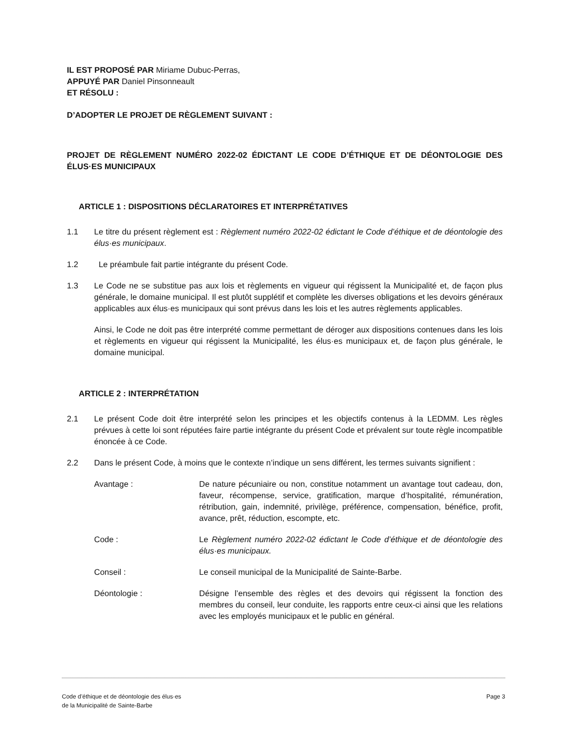IL EST PROPOSÉ PAR Miriame Dubuc-Perras,
APPUYÉ PAR Daniel Pinsonneault
ET RÉSOLU :
D’ADOPTER LE PROJET DE RÈGLEMENT SUIVANT :
PROJET DE RÈGLEMENT NUMÉRO 2022-02 ÉDICTANT LE CODE D’ÉTHIQUE ET DE DÉONTOLOGIE DES ÉLUS·ES MUNICIPAUX
ARTICLE 1 : DISPOSITIONS DÉCLARATOIRES ET INTERPRÉTATIVES
1.1 Le titre du présent règlement est : Règlement numéro 2022-02 édictant le Code d’éthique et de déontologie des élus·es municipaux.
1.2 Le préambule fait partie intégrante du présent Code.
1.3 Le Code ne se substitue pas aux lois et règlements en vigueur qui régissent la Municipalité et, de façon plus générale, le domaine municipal. Il est plutôt supplétif et complète les diverses obligations et les devoirs généraux applicables aux élus·es municipaux qui sont prévus dans les lois et les autres règlements applicables.
Ainsi, le Code ne doit pas être interprété comme permettant de déroger aux dispositions contenues dans les lois et règlements en vigueur qui régissent la Municipalité, les élus·es municipaux et, de façon plus générale, le domaine municipal.
ARTICLE 2 : INTERPRÉTATION
2.1 Le présent Code doit être interprété selon les principes et les objectifs contenus à la LEDMM. Les règles prévues à cette loi sont réputées faire partie intégrante du présent Code et prévalent sur toute règle incompatible énoncée à ce Code.
2.2 Dans le présent Code, à moins que le contexte n’indique un sens différent, les termes suivants signifient :
Avantage : De nature pécuniaire ou non, constitue notamment un avantage tout cadeau, don, faveur, récompense, service, gratification, marque d’hospitalité, rémunération, rétribution, gain, indemnité, privilège, préférence, compensation, bénéfice, profit, avance, prêt, réduction, escompte, etc.
Code : Le Règlement numéro 2022-02 édictant le Code d’éthique et de déontologie des élus·es municipaux.
Conseil : Le conseil municipal de la Municipalité de Sainte-Barbe.
Déontologie : Désigne l’ensemble des règles et des devoirs qui régissent la fonction des membres du conseil, leur conduite, les rapports entre ceux-ci ainsi que les relations avec les employés municipaux et le public en général.
Code d’éthique et de déontologie des élus·es
de la Municipalité de Sainte-Barbe
Page 3